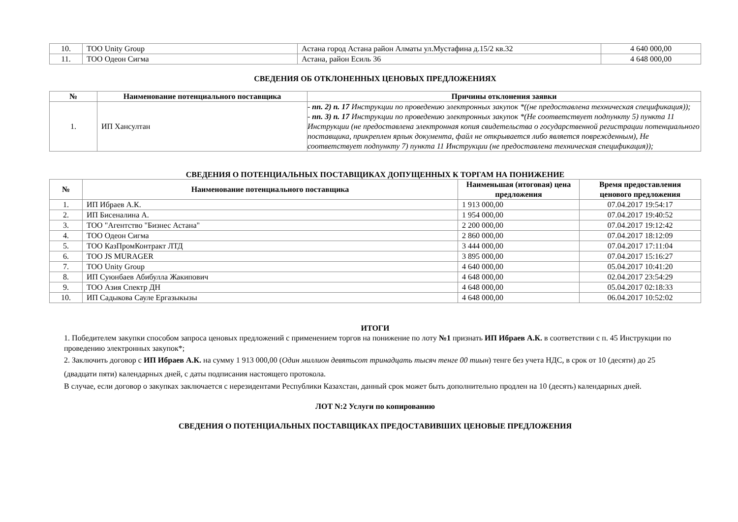| 10. | ТОО Unity Group | Астана город Астана район Алматы ул.Мустафина д.15/2 кв.32 | 4 640 000,00 |
| 11. | ТОО Одеон Сигма | Астана, район Есиль 36 | 4 648 000,00 |
СВЕДЕНИЯ ОБ ОТКЛОНЕННЫХ ЦЕНОВЫХ ПРЕДЛОЖЕНИЯХ
| № | Наименование потенциального поставщика | Причины отклонения заявки |
| --- | --- | --- |
| 1. | ИП Хансултан | - пп. 2) п. 17 Инструкции по проведению электронных закупок *((не предоставлена техническая спецификация)); - пп. 3) п. 17 Инструкции по проведению электронных закупок *(Не соответствует подпункту 5) пункта 11 Инструкции (не предоставлена электронная копия свидетельства о государственной регистрации потенциального поставщика, прикреплен ярлык документа, файл не открывается либо является поврежденным), Не соответствует подпункту 7) пункта 11 Инструкции (не предоставлена техническая спецификация)); |
СВЕДЕНИЯ О ПОТЕНЦИАЛЬНЫХ ПОСТАВЩИКАХ ДОПУЩЕННЫХ К ТОРГАМ НА ПОНИЖЕНИЕ
| № | Наименование потенциального поставщика | Наименьшая (итоговая) цена предложения | Время предоставления ценового предложения |
| --- | --- | --- | --- |
| 1. | ИП Ибраев А.К. | 1 913 000,00 | 07.04.2017 19:54:17 |
| 2. | ИП Бисеналина А. | 1 954 000,00 | 07.04.2017 19:40:52 |
| 3. | ТОО "Агентство "Бизнес Астана" | 2 200 000,00 | 07.04.2017 19:12:42 |
| 4. | ТОО Одеон Сигма | 2 860 000,00 | 07.04.2017 18:12:09 |
| 5. | ТОО КазПромКонтракт ЛТД | 3 444 000,00 | 07.04.2017 17:11:04 |
| 6. | ТОО JS MURAGER | 3 895 000,00 | 07.04.2017 15:16:27 |
| 7. | ТОО Unity Group | 4 640 000,00 | 05.04.2017 10:41:20 |
| 8. | ИП Суюнбаев Абибулла Жакипович | 4 648 000,00 | 02.04.2017 23:54:29 |
| 9. | ТОО Азия Спектр ДН | 4 648 000,00 | 05.04.2017 02:18:33 |
| 10. | ИП Садыкова Сауле Ергазыкызы | 4 648 000,00 | 06.04.2017 10:52:02 |
ИТОГИ
1. Победителем закупки способом запроса ценовых предложений с применением торгов на понижение по лоту №1 признать ИП Ибраев А.К. в соответствии с п. 45 Инструкции по проведению электронных закупок*;
2. Заключить договор с ИП Ибраев А.К. на сумму 1 913 000,00 (Один миллион девятьсот тринадцать тысяч тенге 00 тиын) тенге без учета НДС, в срок от 10 (десяти) до 25 (двадцати пяти) календарных дней, с даты подписания настоящего протокола.
В случае, если договор о закупках заключается с нерезидентами Республики Казахстан, данный срок может быть дополнительно продлен на 10 (десять) календарных дней.
ЛОТ N:2 Услуги по копированию
СВЕДЕНИЯ О ПОТЕНЦИАЛЬНЫХ ПОСТАВЩИКАХ ПРЕДОСТАВИВШИХ ЦЕНОВЫЕ ПРЕДЛОЖЕНИЯ